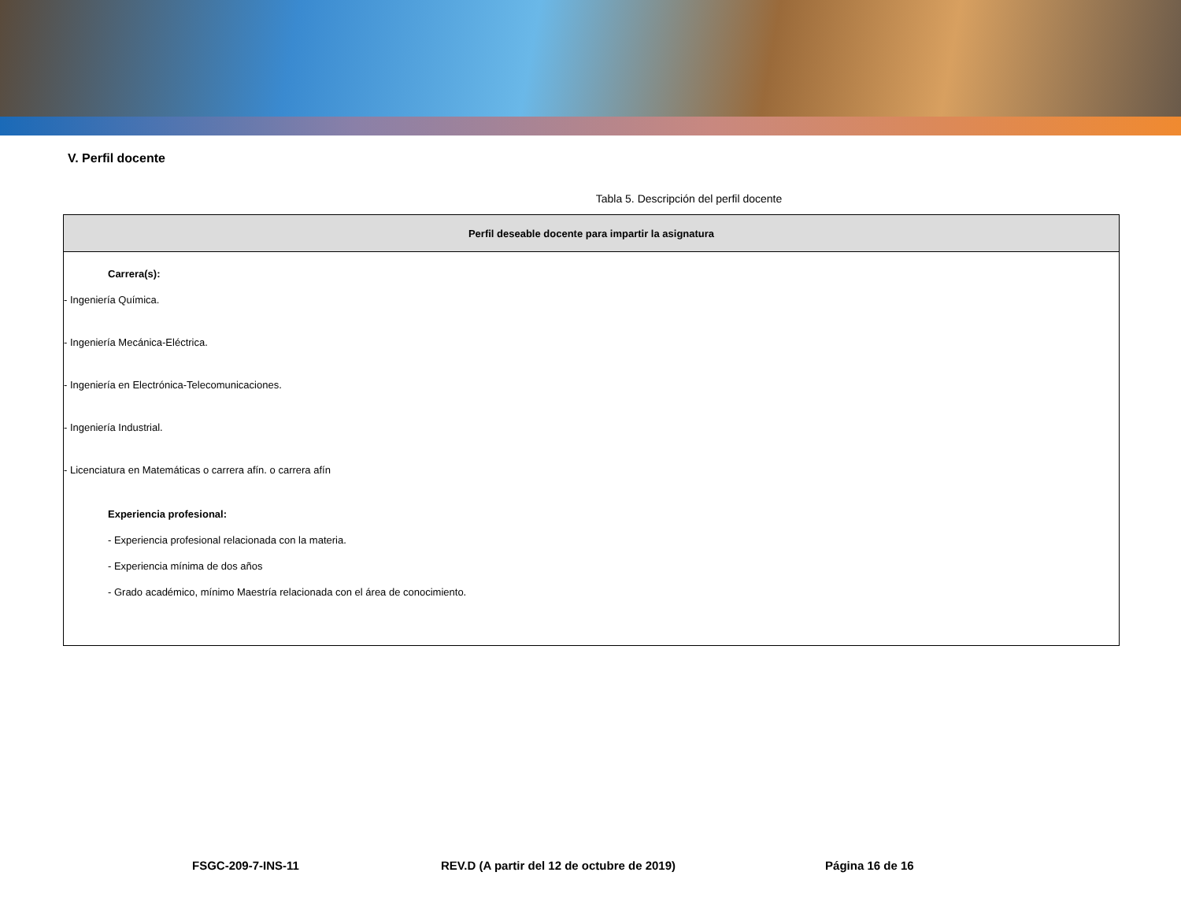V. Perfil docente
Tabla 5. Descripción del perfil docente
| Perfil deseable docente para impartir la asignatura |
| --- |
| Carrera(s): - Ingeniería Química. - Ingeniería Mecánica-Eléctrica. - Ingeniería en Electrónica-Telecomunicaciones. - Ingeniería Industrial. - Licenciatura en Matemáticas o carrera afín. o carrera afín Experiencia profesional: - Experiencia profesional relacionada con la materia. - Experiencia mínima de dos años - Grado académico, mínimo Maestría relacionada con el área de conocimiento. |
FSGC-209-7-INS-11 REV.D (A partir del 12 de octubre de 2019) Página 16 de 16